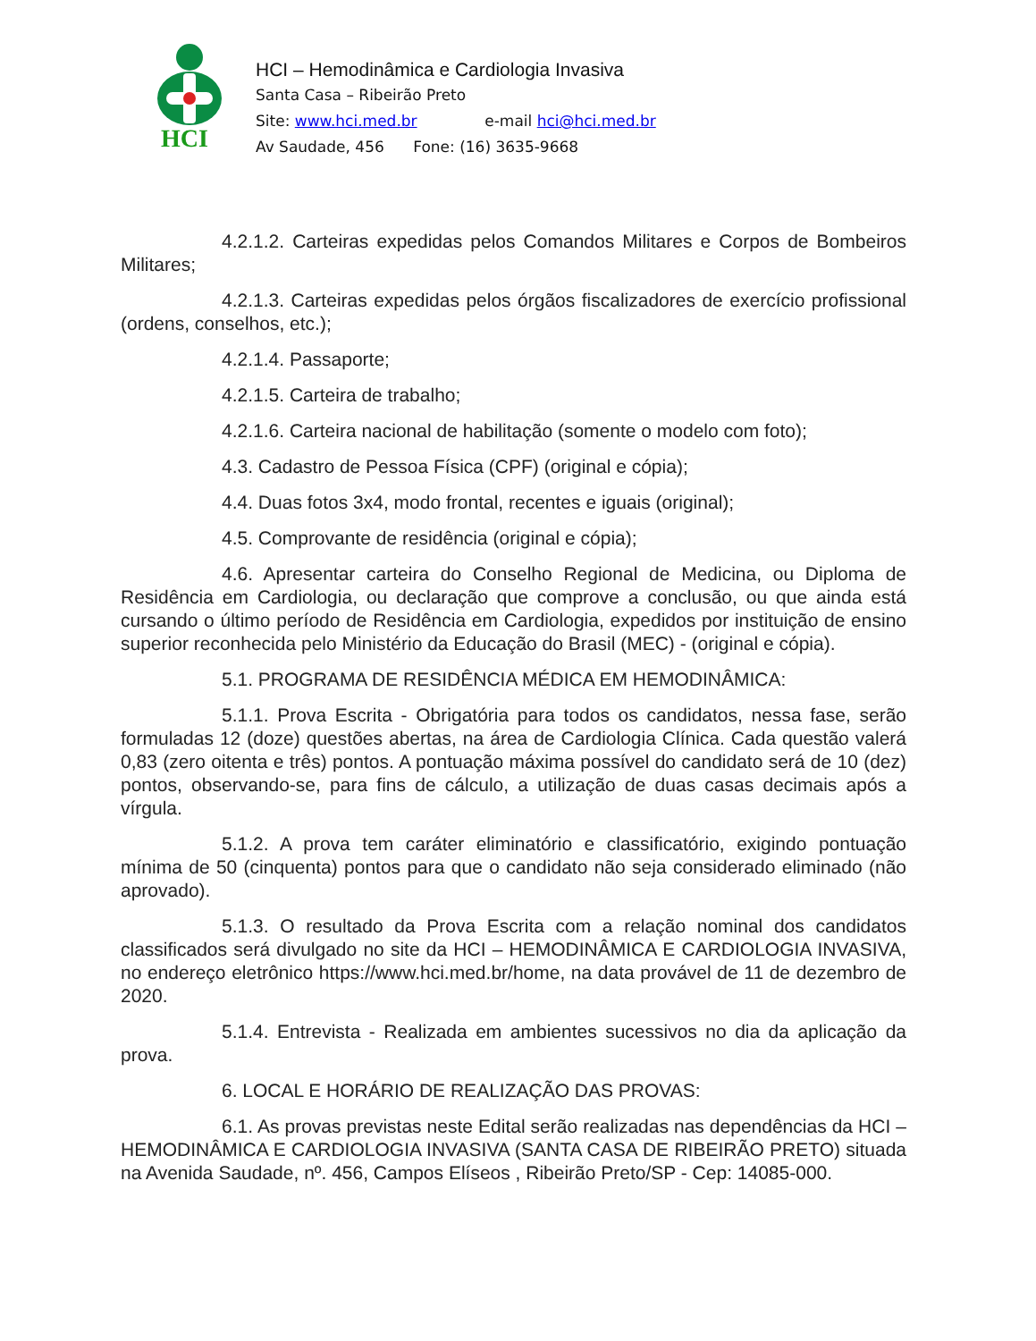HCI
HCI – Hemodinâmica e Cardiologia Invasiva
Santa Casa – Ribeirão Preto
Site: www.hci.med.br e-mail hci@hci.med.br
Av Saudade, 456 Fone: (16) 3635-9668
4.2.1.2. Carteiras expedidas pelos Comandos Militares e Corpos de Bombeiros Militares;
4.2.1.3. Carteiras expedidas pelos órgãos fiscalizadores de exercício profissional (ordens, conselhos, etc.);
4.2.1.4. Passaporte;
4.2.1.5. Carteira de trabalho;
4.2.1.6. Carteira nacional de habilitação (somente o modelo com foto);
4.3. Cadastro de Pessoa Física (CPF) (original e cópia);
4.4. Duas fotos 3x4, modo frontal, recentes e iguais (original);
4.5. Comprovante de residência (original e cópia);
4.6. Apresentar carteira do Conselho Regional de Medicina, ou Diploma de Residência em Cardiologia, ou declaração que comprove a conclusão, ou que ainda está cursando o último período de Residência em Cardiologia, expedidos por instituição de ensino superior reconhecida pelo Ministério da Educação do Brasil (MEC) - (original e cópia).
5.1. PROGRAMA DE RESIDÊNCIA MÉDICA EM HEMODINÂMICA:
5.1.1. Prova Escrita - Obrigatória para todos os candidatos, nessa fase, serão formuladas 12 (doze) questões abertas, na área de Cardiologia Clínica. Cada questão valerá 0,83 (zero oitenta e três) pontos. A pontuação máxima possível do candidato será de 10 (dez) pontos, observando-se, para fins de cálculo, a utilização de duas casas decimais após a vírgula.
5.1.2. A prova tem caráter eliminatório e classificatório, exigindo pontuação mínima de 50 (cinquenta) pontos para que o candidato não seja considerado eliminado (não aprovado).
5.1.3. O resultado da Prova Escrita com a relação nominal dos candidatos classificados será divulgado no site da HCI – HEMODINÂMICA E CARDIOLOGIA INVASIVA, no endereço eletrônico https://www.hci.med.br/home, na data provável de 11 de dezembro de 2020.
5.1.4. Entrevista - Realizada em ambientes sucessivos no dia da aplicação da prova.
6. LOCAL E HORÁRIO DE REALIZAÇÃO DAS PROVAS:
6.1. As provas previstas neste Edital serão realizadas nas dependências da HCI – HEMODINÂMICA E CARDIOLOGIA INVASIVA (SANTA CASA DE RIBEIRÃO PRETO) situada na Avenida Saudade, nº. 456, Campos Elíseos , Ribeirão Preto/SP - Cep: 14085-000.